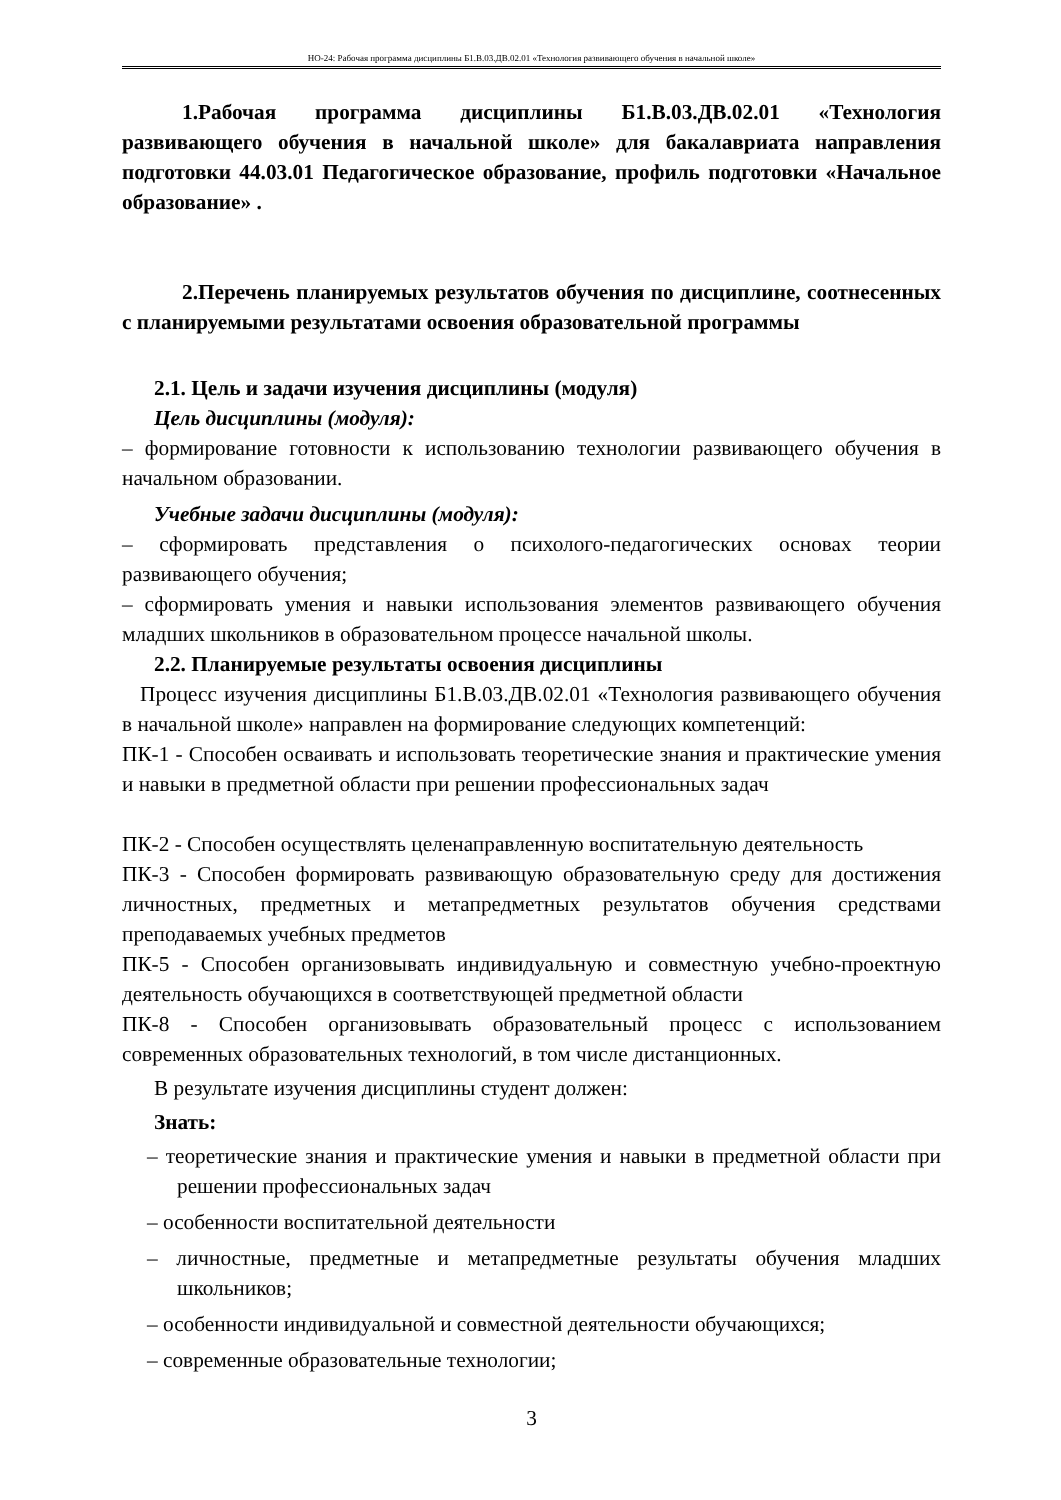НО-24: Рабочая программа дисциплины Б1.В.03.ДВ.02.01 «Технология развивающего обучения в начальной школе»
1.Рабочая программа дисциплины Б1.В.03.ДВ.02.01 «Технология развивающего обучения в начальной школе» для бакалавриата направления подготовки 44.03.01 Педагогическое образование, профиль подготовки «Начальное образование» .
2.Перечень планируемых результатов обучения по дисциплине, соотнесенных с планируемыми результатами освоения образовательной программы
2.1. Цель и задачи изучения дисциплины (модуля)
Цель дисциплины (модуля):
– формирование готовности к использованию технологии развивающего обучения в начальном образовании.
Учебные задачи дисциплины (модуля):
– сформировать представления о психолого-педагогических основах теории развивающего обучения;
– сформировать умения и навыки использования элементов развивающего обучения младших школьников в образовательном процессе начальной школы.
2.2. Планируемые результаты освоения дисциплины
Процесс изучения дисциплины Б1.В.03.ДВ.02.01 «Технология развивающего обучения в начальной школе» направлен на формирование следующих компетенций:
ПК-1 - Способен осваивать и использовать теоретические знания и практические умения и навыки в предметной области при решении профессиональных задач
ПК-2 - Способен осуществлять целенаправленную воспитательную деятельность
ПК-3 - Способен формировать развивающую образовательную среду для достижения личностных, предметных и метапредметных результатов обучения средствами преподаваемых учебных предметов
ПК-5 - Способен организовывать индивидуальную и совместную учебно-проектную деятельность обучающихся в соответствующей предметной области
ПК-8 - Способен организовывать образовательный процесс с использованием современных образовательных технологий, в том числе дистанционных.
В результате изучения дисциплины студент должен:
Знать:
– теоретические знания и практические умения и навыки в предметной области при решении профессиональных задач
– особенности воспитательной деятельности
– личностные, предметные и метапредметные результаты обучения младших школьников;
– особенности индивидуальной и совместной деятельности обучающихся;
– современные образовательные технологии;
3